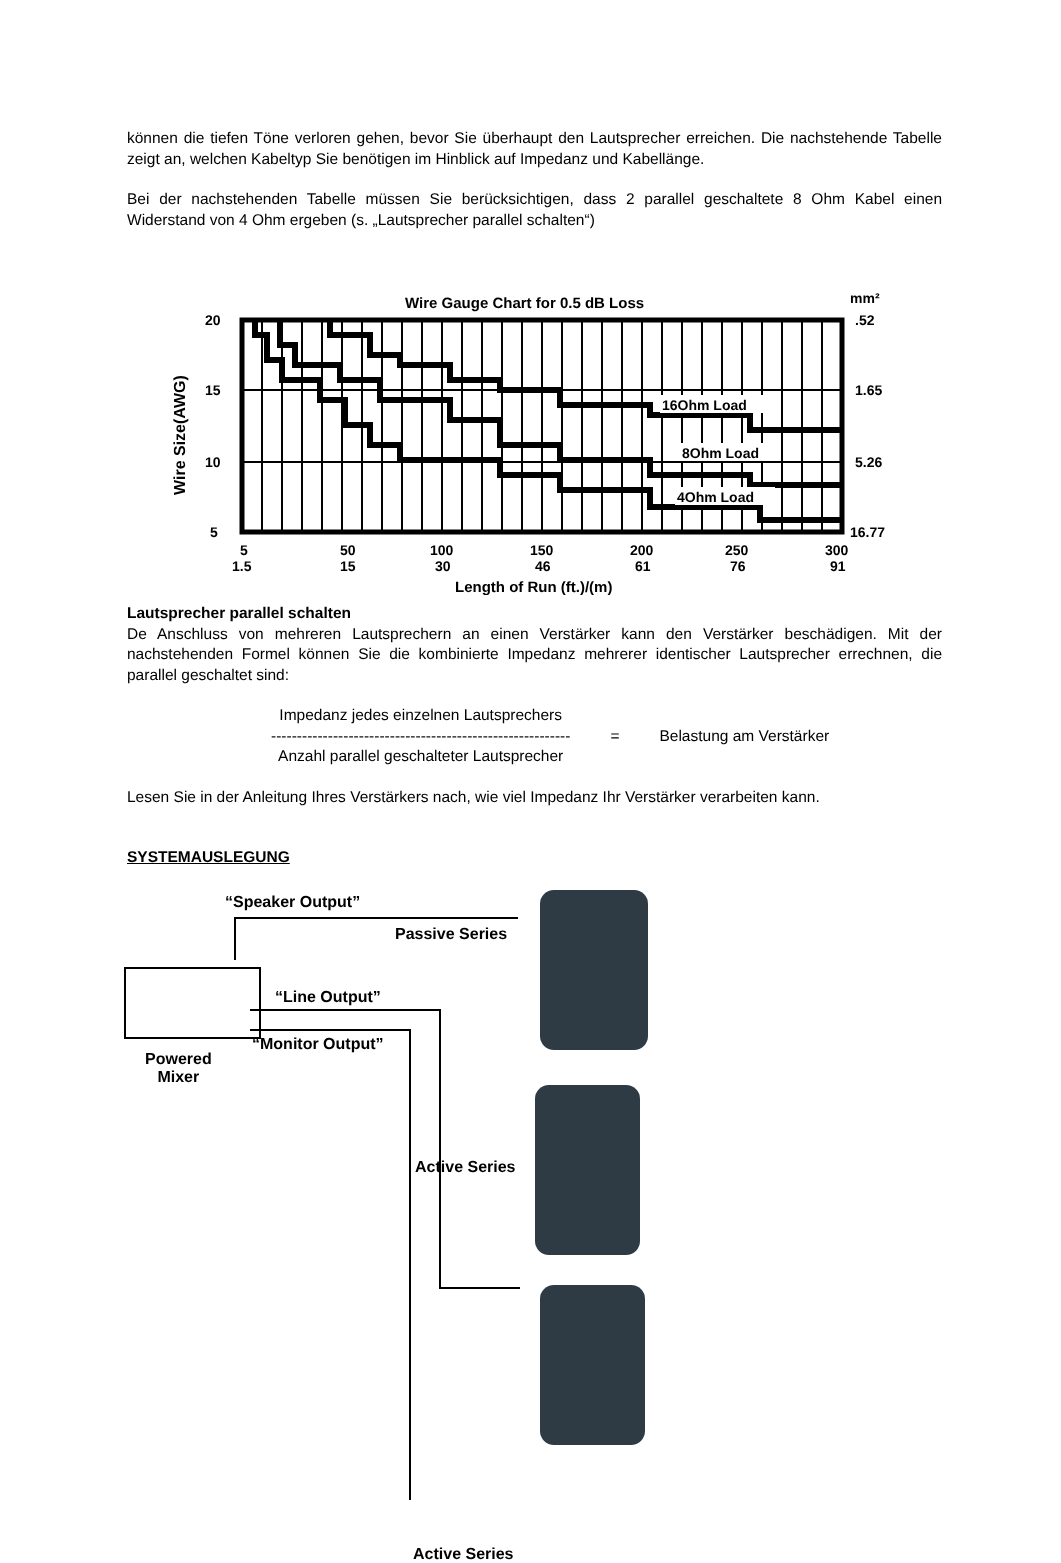können die tiefen Töne verloren gehen, bevor Sie überhaupt den Lautsprecher erreichen. Die nachstehende Tabelle zeigt an, welchen Kabeltyp Sie benötigen im Hinblick auf Impedanz und Kabellänge.
Bei der nachstehenden Tabelle müssen Sie berücksichtigen, dass 2 parallel geschaltete 8 Ohm Kabel einen Widerstand von 4 Ohm ergeben (s. „Lautsprecher parallel schalten“)
Wire Gauge Chart for 0.5 dB Loss
mm²
16Ohm Load
8Ohm Load
4Ohm Load
20
15
10
5
.52
1.65
5.26
16.77
Wire Size(AWG)
5
50
100
150
200
250
300
1.5
15
30
46
61
76
91
Length of Run (ft.)/(m)
Lautsprecher parallel schalten
De Anschluss von mehreren Lautsprechern an einen Verstärker kann den Verstärker beschädigen. Mit der nachstehenden Formel können Sie die kombinierte Impedanz mehrerer identischer Lautsprecher errechnen, die parallel geschaltet sind:
Impedanz jedes einzelnen Lautsprechers
----------------------------------------------------------
Anzahl parallel geschalteter Lautsprecher
= Belastung am Verstärker
Lesen Sie in der Anleitung Ihres Verstärkers nach, wie viel Impedanz Ihr Verstärker verarbeiten kann.
SYSTEMAUSLEGUNG
“Speaker Output”
Passive Series
“Line Output”
“Monitor Output”
Powered
Mixer
Active Series
Active Series